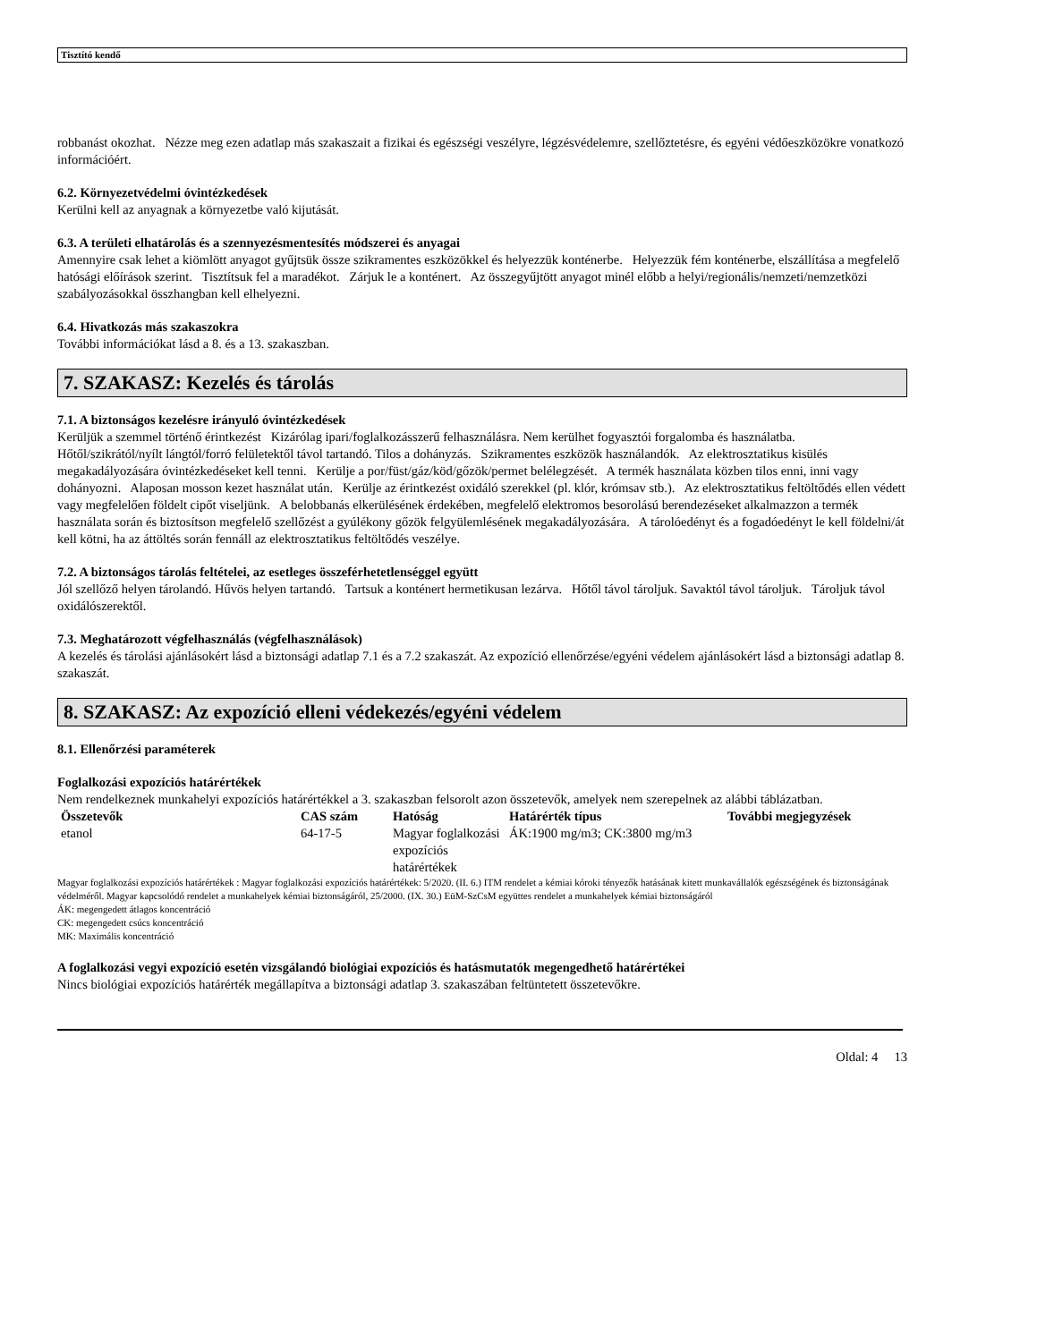Tisztító kendő
robbanást okozhat. Nézze meg ezen adatlap más szakaszait a fizikai és egészségi veszélyre, légzésvédelemre, szellőztetésre, és egyéni védőeszközökre vonatkozó információért.
6.2. Környezetvédelmi óvintézkedések
Kerülni kell az anyagnak a környezetbe való kijutását.
6.3. A területi elhatárolás és a szennyezésmentesítés módszerei és anyagai
Amennyire csak lehet a kiömlött anyagot gyűjtsük össze szikramentes eszközökkel és helyezzük konténerbe. Helyezzük fém konténerbe, elszállítása a megfelelő hatósági előírások szerint. Tisztítsuk fel a maradékot. Zárjuk le a konténert. Az összegyűjtött anyagot minél előbb a helyi/regionális/nemzeti/nemzetközi szabályozásokkal összhangban kell elhelyezni.
6.4. Hivatkozás más szakaszokra
További információkat lásd a 8. és a 13. szakaszban.
7. SZAKASZ: Kezelés és tárolás
7.1. A biztonságos kezelésre irányuló óvintézkedések
Kerüljük a szemmel történő érintkezést Kizárólag ipari/foglalkozásszerű felhasználásra. Nem kerülhet fogyasztói forgalomba és használatba. Hőtől/szikrától/nyílt lángtól/forró felületektől távol tartandó. Tilos a dohányzás. Szikramentes eszközök használandók. Az elektrosztatikus kisülés megakadályozására óvintézkedéseket kell tenni. Kerülje a por/füst/gáz/köd/gőzök/permet belélegzését. A termék használata közben tilos enni, inni vagy dohányozni. Alaposan mosson kezet használat után. Kerülje az érintkezést oxidáló szerekkel (pl. klór, krómsav stb.). Az elektrosztatikus feltöltődés ellen védett vagy megfelelően földelt cipőt viseljünk. A belobbanás elkerülésének érdekében, megfelelő elektromos besorolású berendezéseket alkalmazzon a termék használata során és biztosítson megfelelő szellőzést a gyúlékony gőzök felgyülemlésének megakadályozására. A tárolóedényt és a fogadóedényt le kell földelni/át kell kötni, ha az áttöltés során fennáll az elektrosztatikus feltöltődés veszélye.
7.2. A biztonságos tárolás feltételei, az esetleges összeférhetetlenséggel együtt
Jól szellőző helyen tárolandó. Hűvös helyen tartandó. Tartsuk a konténert hermetikusan lezárva. Hőtől távol tároljuk. Savaktól távol tároljuk. Tároljuk távol oxidálószerektől.
7.3. Meghatározott végfelhasználás (végfelhasználások)
A kezelés és tárolási ajánlásokért lásd a biztonsági adatlap 7.1 és a 7.2 szakaszát. Az expozíció ellenőrzése/egyéni védelem ajánlásokért lásd a biztonsági adatlap 8. szakaszát.
8. SZAKASZ: Az expozíció elleni védekezés/egyéni védelem
8.1. Ellenőrzési paraméterek
Foglalkozási expozíciós határértékek
Nem rendelkeznek munkahelyi expozíciós határértékkel a 3. szakaszban felsorolt azon összetevők, amelyek nem szerepelnek az alábbi táblázatban.
| Összetevők | CAS szám | Hatóság | Határérték típus | További megjegyzések |
| --- | --- | --- | --- | --- |
| etanol | 64-17-5 | Magyar foglalkozási expozíciós határértékek | ÁK:1900 mg/m3; CK:3800 mg/m3 | |
Magyar foglalkozási expozíciós határértékek : Magyar foglalkozási expozíciós határértékek: 5/2020. (II. 6.) ITM rendelet a kémiai kóroki tényezők hatásának kitett munkavállalók egészségének és biztonságának védelméről. Magyar kapcsolódó rendelet a munkahelyek kémiai biztonságáról, 25/2000. (IX. 30.) EüM-SzCsM együttes rendelet a munkahelyek kémiai biztonságáról
ÁK: megengedett átlagos koncentráció
CK: megengedett csúcs koncentráció
MK: Maximális koncentráció
A foglalkozási vegyi expozíció esetén vizsgálandó biológiai expozíciós és hatásmutatók megengedhető határértékei
Nincs biológiai expozíciós határérték megállapítva a biztonsági adatlap 3. szakaszában feltüntetett összetevőkre.
Oldal: 4 13